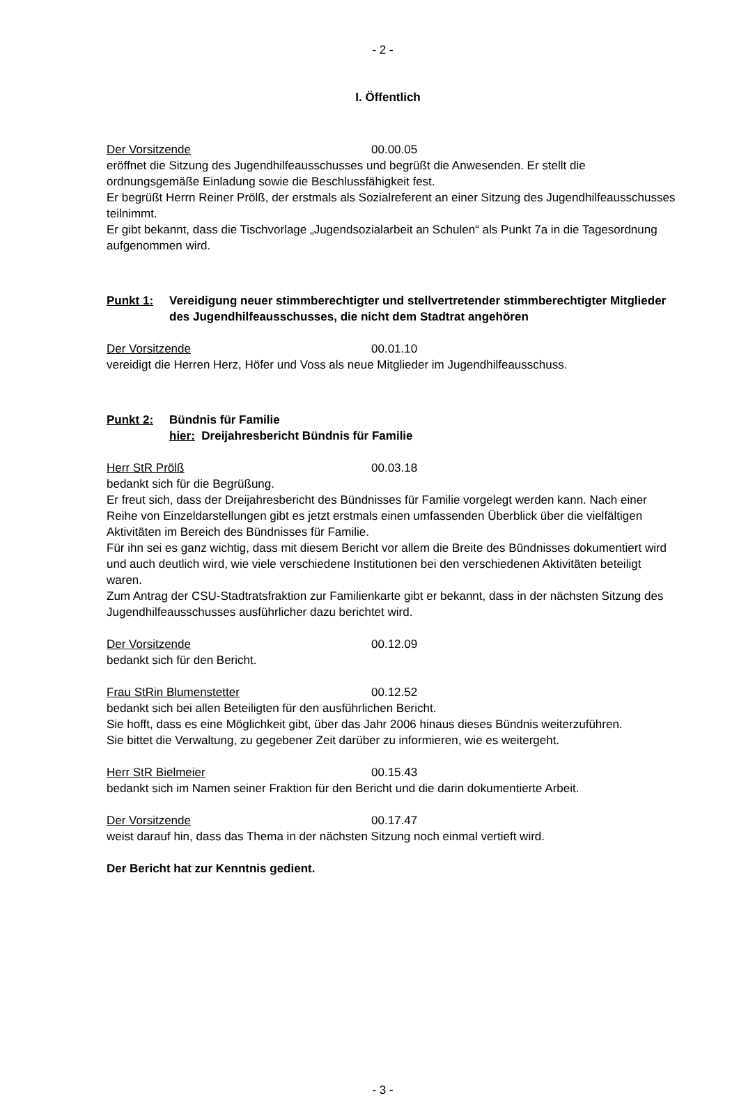- 2 -
I. Öffentlich
Der Vorsitzende 00.00.05
eröffnet die Sitzung des Jugendhilfeausschusses und begrüßt die Anwesenden. Er stellt die ordnungsgemäße Einladung sowie die Beschlussfähigkeit fest.
Er begrüßt Herrn Reiner Prölß, der erstmals als Sozialreferent an einer Sitzung des Jugendhilfeausschusses teilnimmt.
Er gibt bekannt, dass die Tischvorlage „Jugendsozialarbeit an Schulen“ als Punkt 7a in die Tagesordnung aufgenommen wird.
Punkt 1: Vereidigung neuer stimmberechtigter und stellvertretender stimmberechtigter Mitglieder des Jugendhilfeausschusses, die nicht dem Stadtrat angehören
Der Vorsitzende 00.01.10
vereidigt die Herren Herz, Höfer und Voss als neue Mitglieder im Jugendhilfeausschuss.
Punkt 2: Bündnis für Familie
hier: Dreijahresbericht Bündnis für Familie
Herr StR Prölß 00.03.18
bedankt sich für die Begrüßung.
Er freut sich, dass der Dreijahresbericht des Bündnisses für Familie vorgelegt werden kann. Nach einer Reihe von Einzeldarstellungen gibt es jetzt erstmals einen umfassenden Überblick über die vielfältigen Aktivitäten im Bereich des Bündnisses für Familie.
Für ihn sei es ganz wichtig, dass mit diesem Bericht vor allem die Breite des Bündnisses dokumentiert wird und auch deutlich wird, wie viele verschiedene Institutionen bei den verschiedenen Aktivitäten beteiligt waren.
Zum Antrag der CSU-Stadtratsfraktion zur Familienkarte gibt er bekannt, dass in der nächsten Sitzung des Jugendhilfeausschusses ausführlicher dazu berichtet wird.
Der Vorsitzende 00.12.09
bedankt sich für den Bericht.
Frau StRin Blumenstetter 00.12.52
bedankt sich bei allen Beteiligten für den ausführlichen Bericht.
Sie hofft, dass es eine Möglichkeit gibt, über das Jahr 2006 hinaus dieses Bündnis weiterzuführen.
Sie bittet die Verwaltung, zu gegebener Zeit darüber zu informieren, wie es weitergeht.
Herr StR Bielmeier 00.15.43
bedankt sich im Namen seiner Fraktion für den Bericht und die darin dokumentierte Arbeit.
Der Vorsitzende 00.17.47
weist darauf hin, dass das Thema in der nächsten Sitzung noch einmal vertieft wird.
Der Bericht hat zur Kenntnis gedient.
- 3 -